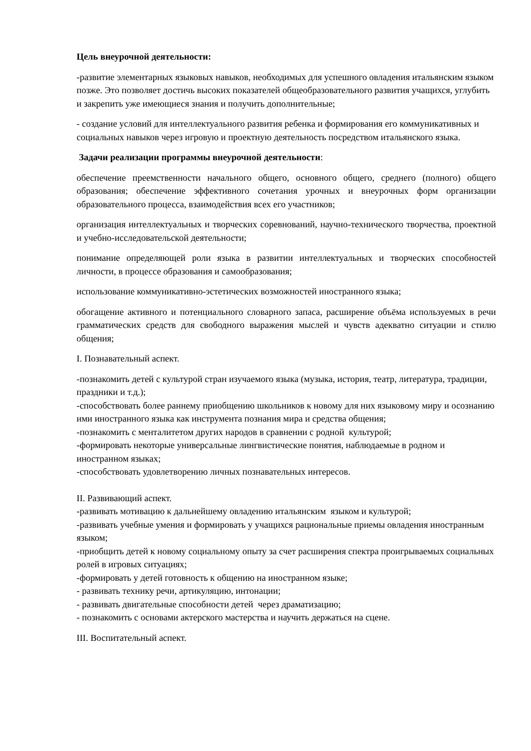Цель внеурочной деятельности:
-развитие элементарных языковых навыков, необходимых для успешного овладения итальянским языком позже. Это позволяет достичь высоких показателей общеобразовательного развития учащихся, углубить и закрепить уже имеющиеся знания и получить дополнительные;
- создание условий для интеллектуального развития ребенка и формирования его коммуникативных и социальных навыков через игровую и проектную деятельность посредством итальянского языка.
Задачи реализации программы внеурочной деятельности:
обеспечение преемственности начального общего, основного общего, среднего (полного) общего образования; обеспечение эффективного сочетания урочных и внеурочных форм организации образовательного процесса, взаимодействия всех его участников;
организация интеллектуальных и творческих соревнований, научно-технического творчества, проектной и учебно-исследовательской деятельности;
понимание определяющей роли языка в развитии интеллектуальных и творческих способностей личности, в процессе образования и самообразования;
использование коммуникативно-эстетических возможностей иностранного языка;
обогащение активного и потенциального словарного запаса, расширение объёма используемых в речи грамматических средств для свободного выражения мыслей и чувств адекватно ситуации и стилю общения;
I. Познавательный аспект.
-познакомить детей с культурой стран изучаемого языка (музыка, история, театр, литература, традиции, праздники и т.д.);
-способствовать более раннему приобщению школьников к новому для них языковому миру и осознанию ими иностранного языка как инструмента познания мира и средства общения;
-познакомить с менталитетом других народов в сравнении с родной культурой;
-формировать некоторые универсальные лингвистические понятия, наблюдаемые в родном и иностранном языках;
-способствовать удовлетворению личных познавательных интересов.
II. Развивающий аспект.
-развивать мотивацию к дальнейшему овладению итальянским языком и культурой;
-развивать учебные умения и формировать у учащихся рациональные приемы овладения иностранным языком;
-приобщить детей к новому социальному опыту за счет расширения спектра проигрываемых социальных ролей в игровых ситуациях;
-формировать у детей готовность к общению на иностранном языке;
- развивать технику речи, артикуляцию, интонации;
- развивать двигательные способности детей через драматизацию;
- познакомить с основами актерского мастерства и научить держаться на сцене.
III. Воспитательный аспект.